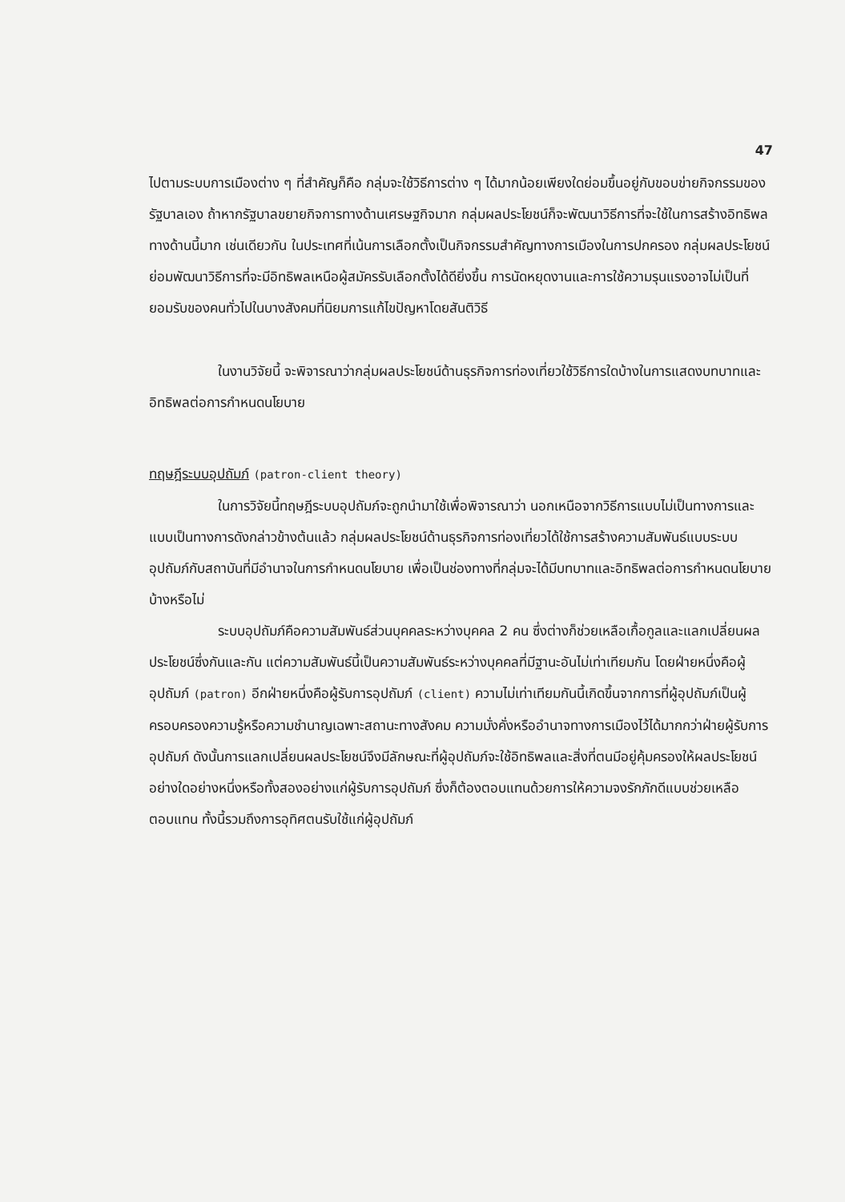47
ไปตามระบบการเมืองต่าง ๆ ที่สำคัญก็คือ กลุ่มจะใช้วิธีการต่าง ๆ ได้มากน้อยเพียงใดย่อมขึ้นอยู่กับขอบข่ายกิจกรรมของรัฐบาลเอง ถ้าหากรัฐบาลขยายกิจการทางด้านเศรษฐกิจมาก กลุ่มผลประโยชน์ก็จะพัฒนาวิธีการที่จะใช้ในการสร้างอิทธิพลทางด้านนี้มาก เช่นเดียวกัน ในประเทศที่เน้นการเลือกตั้งเป็นกิจกรรมสำคัญทางการเมืองในการปกครอง กลุ่มผลประโยชน์ย่อมพัฒนาวิธีการที่จะมีอิทธิพลเหนือผู้สมัครรับเลือกตั้งได้ดียิ่งขึ้น การนัดหยุดงานและการใช้ความรุนแรงอาจไม่เป็นที่ยอมรับของคนทั่วไปในบางสังคมที่นิยมการแก้ไขปัญหาโดยสันติวิธี
ในงานวิจัยนี้ จะพิจารณาว่ากลุ่มผลประโยชน์ด้านธุรกิจการท่องเที่ยวใช้วิธีการใดบ้างในการแสดงบทบาทและอิทธิพลต่อการกำหนดนโยบาย
ทฤษฎีระบบอุปถัมภ์ (patron-client theory)
ในการวิจัยนี้ทฤษฎีระบบอุปถัมภ์จะถูกนำมาใช้เพื่อพิจารณาว่า นอกเหนือจากวิธีการแบบไม่เป็นทางการและแบบเป็นทางการดังกล่าวข้างต้นแล้ว กลุ่มผลประโยชน์ด้านธุรกิจการท่องเที่ยวได้ใช้การสร้างความสัมพันธ์แบบระบบอุปถัมภ์กับสถาบันที่มีอำนาจในการกำหนดนโยบาย เพื่อเป็นช่องทางที่กลุ่มจะได้มีบทบาทและอิทธิพลต่อการกำหนดนโยบายบ้างหรือไม่
ระบบอุปถัมภ์คือความสัมพันธ์ส่วนบุคคลระหว่างบุคคล 2 คน ซึ่งต่างก็ช่วยเหลือเกื้อกูลและแลกเปลี่ยนผลประโยชน์ซึ่งกันและกัน แต่ความสัมพันธ์นี้เป็นความสัมพันธ์ระหว่างบุคคลที่มีฐานะอันไม่เท่าเทียมกัน โดยฝ่ายหนึ่งคือผู้อุปถัมภ์ (patron) อีกฝ่ายหนึ่งคือผู้รับการอุปถัมภ์ (client) ความไม่เท่าเทียมกันนี้เกิดขึ้นจากการที่ผู้อุปถัมภ์เป็นผู้ครอบครองความรู้หรือความชำนาญเฉพาะสถานะทางสังคม ความมั่งคั่งหรืออำนาจทางการเมืองไว้ได้มากกว่าฝ่ายผู้รับการอุปถัมภ์ ดังนั้นการแลกเปลี่ยนผลประโยชน์จึงมีลักษณะที่ผู้อุปถัมภ์จะใช้อิทธิพลและสิ่งที่ตนมีอยู่คุ้มครองให้ผลประโยชน์อย่างใดอย่างหนึ่งหรือทั้งสองอย่างแก่ผู้รับการอุปถัมภ์ ซึ่งก็ต้องตอบแทนด้วยการให้ความจงรักภักดีแบบช่วยเหลือตอบแทน ทั้งนี้รวมถึงการอุทิศตนรับใช้แก่ผู้อุปถัมภ์